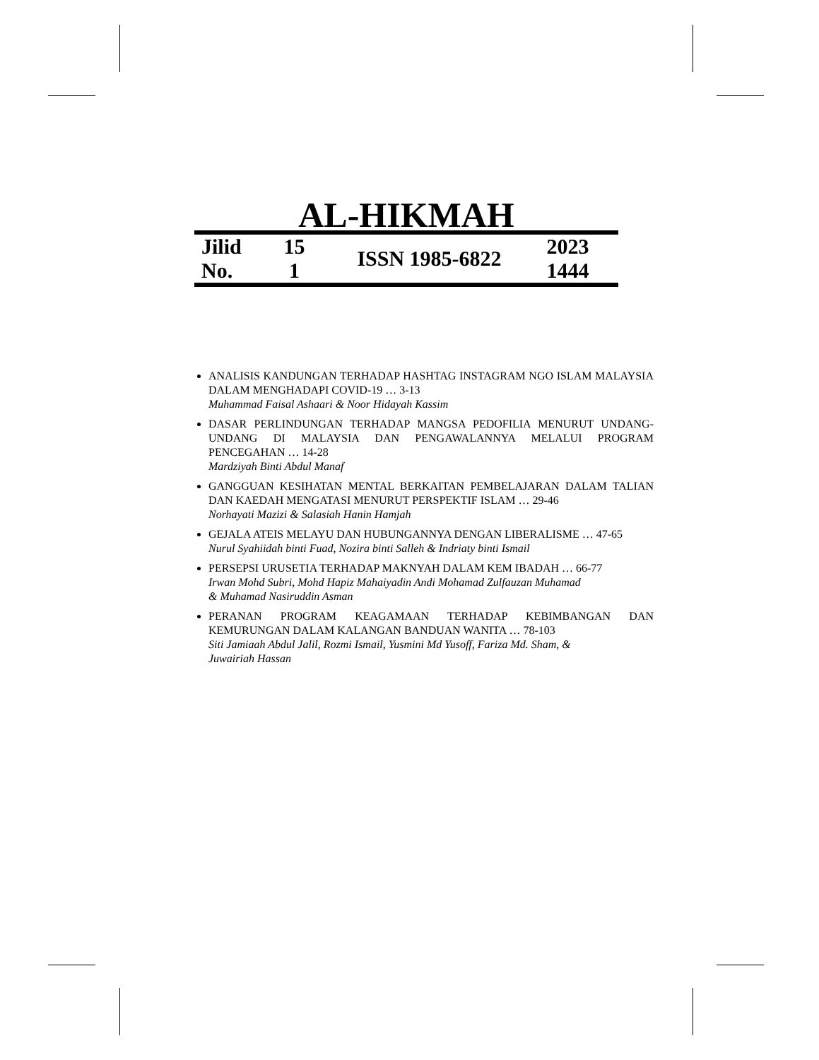AL-HIKMAH
| Jilid No. | 15 1 | ISSN 1985-6822 | 2023 1444 |
ANALISIS KANDUNGAN TERHADAP HASHTAG INSTAGRAM NGO ISLAM MALAYSIA DALAM MENGHADAPI COVID-19 … 3-13
Muhammad Faisal Ashaari & Noor Hidayah Kassim
DASAR PERLINDUNGAN TERHADAP MANGSA PEDOFILIA MENURUT UNDANG-UNDANG DI MALAYSIA DAN PENGAWALANNYA MELALUI PROGRAM PENCEGAHAN … 14-28
Mardziyah Binti Abdul Manaf
GANGGUAN KESIHATAN MENTAL BERKAITAN PEMBELAJARAN DALAM TALIAN DAN KAEDAH MENGATASI MENURUT PERSPEKTIF ISLAM … 29-46
Norhayati Mazizi & Salasiah Hanin Hamjah
GEJALA ATEIS MELAYU DAN HUBUNGANNYA DENGAN LIBERALISME … 47-65
Nurul Syahiidah binti Fuad, Nozira binti Salleh & Indriaty binti Ismail
PERSEPSI URUSETIA TERHADAP MAKNYAH DALAM KEM IBADAH … 66-77
Irwan Mohd Subri, Mohd Hapiz Mahaiyadin Andi Mohamad Zulfauzan Muhamad
& Muhamad Nasiruddin Asman
PERANAN PROGRAM KEAGAMAAN TERHADAP KEBIMBANGAN DAN KEMURUNGAN DALAM KALANGAN BANDUAN WANITA … 78-103
Siti Jamiaah Abdul Jalil, Rozmi Ismail, Yusmini Md Yusoff, Fariza Md. Sham, &
Juwairiah Hassan